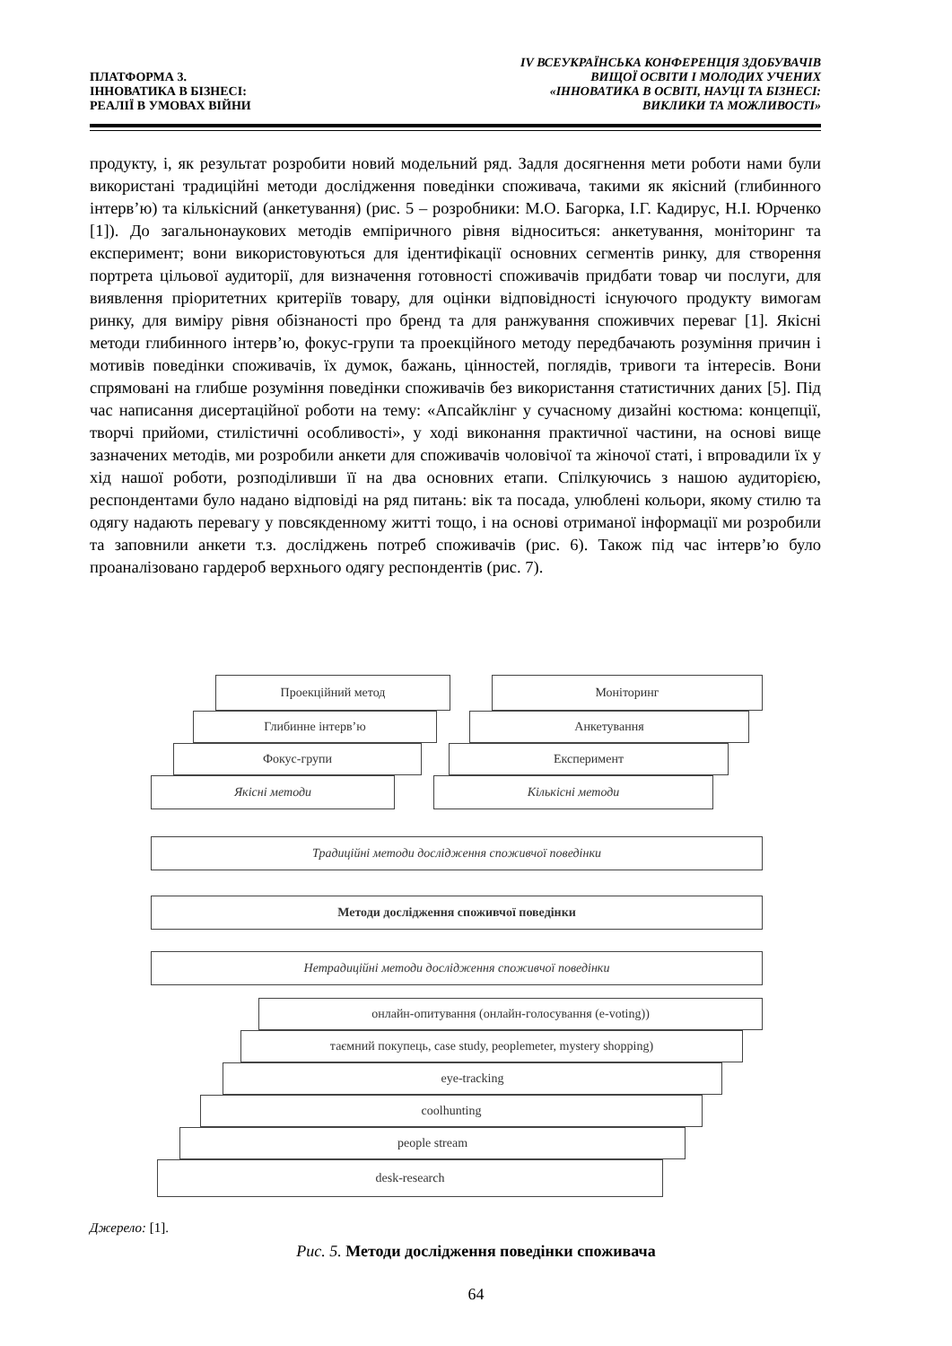ПЛАТФОРМА 3.
ІННОВАТИКА В БІЗНЕСІ:
РЕАЛІЇ В УМОВАХ ВІЙНИ
IV ВСЕУКРАЇНСЬКА КОНФЕРЕНЦІЯ ЗДОБУВАЧІВ
ВИЩОЇ ОСВІТИ І МОЛОДИХ УЧЕНИХ
«ІННОВАТИКА В ОСВІТІ, НАУЦІ ТА БІЗНЕСІ:
ВИКЛИКИ ТА МОЖЛИВОСТІ»
продукту, і, як результат розробити новий модельний ряд. Задля досягнення мети роботи нами були використані традиційні методи дослідження поведінки споживача, такими як якісний (глибинного інтерв’ю) та кількісний (анкетування) (рис. 5 – розробники: М.О. Багорка, І.Г. Кадирус, Н.І. Юрченко [1]). До загальнонаукових методів емпіричного рівня відноситься: анкетування, моніторинг та експеримент; вони використовуються для ідентифікації основних сегментів ринку, для створення портрета цільової аудиторії, для визначення готовності споживачів придбати товар чи послуги, для виявлення пріоритетних критеріїв товару, для оцінки відповідності існуючого продукту вимогам ринку, для виміру рівня обізнаності про бренд та для ранжування споживчих переваг [1]. Якісні методи глибинного інтерв’ю, фокус-групи та проекційного методу передбачають розуміння причин і мотивів поведінки споживачів, їх думок, бажань, цінностей, поглядів, тривоги та інтересів. Вони спрямовані на глибше розуміння поведінки споживачів без використання статистичних даних [5]. Під час написання дисертаційної роботи на тему: «Апсайклінг у сучасному дизайні костюма: концепції, творчі прийоми, стилістичні особливості», у ході виконання практичної частини, на основі вище зазначених методів, ми розробили анкети для споживачів чоловічої та жіночої статі, і впровадили їх у хід нашої роботи, розподіливши її на два основних етапи. Спілкуючись з нашою аудиторією, респондентами було надано відповіді на ряд питань: вік та посада, улюблені кольори, якому стилю та одягу надають перевагу у повсякденному житті тощо, і на основі отриманої інформації ми розробили та заповнили анкети т.з. досліджень потреб споживачів (рис. 6). Також під час інтерв’ю було проаналізовано гардероб верхнього одягу респондентів (рис. 7).
Проекційний метод Моніторинг
Глибинне інтерв’ю Анкетування
Фокус-групи Експеримент
Якісні методи Кількісні методи
Традиційні методи дослідження споживчої поведінки
Методи дослідження споживчої поведінки
Нетрадиційні методи дослідження споживчої поведінки
онлайн-опитування (онлайн-голосування (e-voting))
таємний покупець, case study, peoplemeter, mystery shopping)
eye-tracking
coolhunting
people stream
desk-research
Джерело: [1].
Рис. 5. Методи дослідження поведінки споживача
64